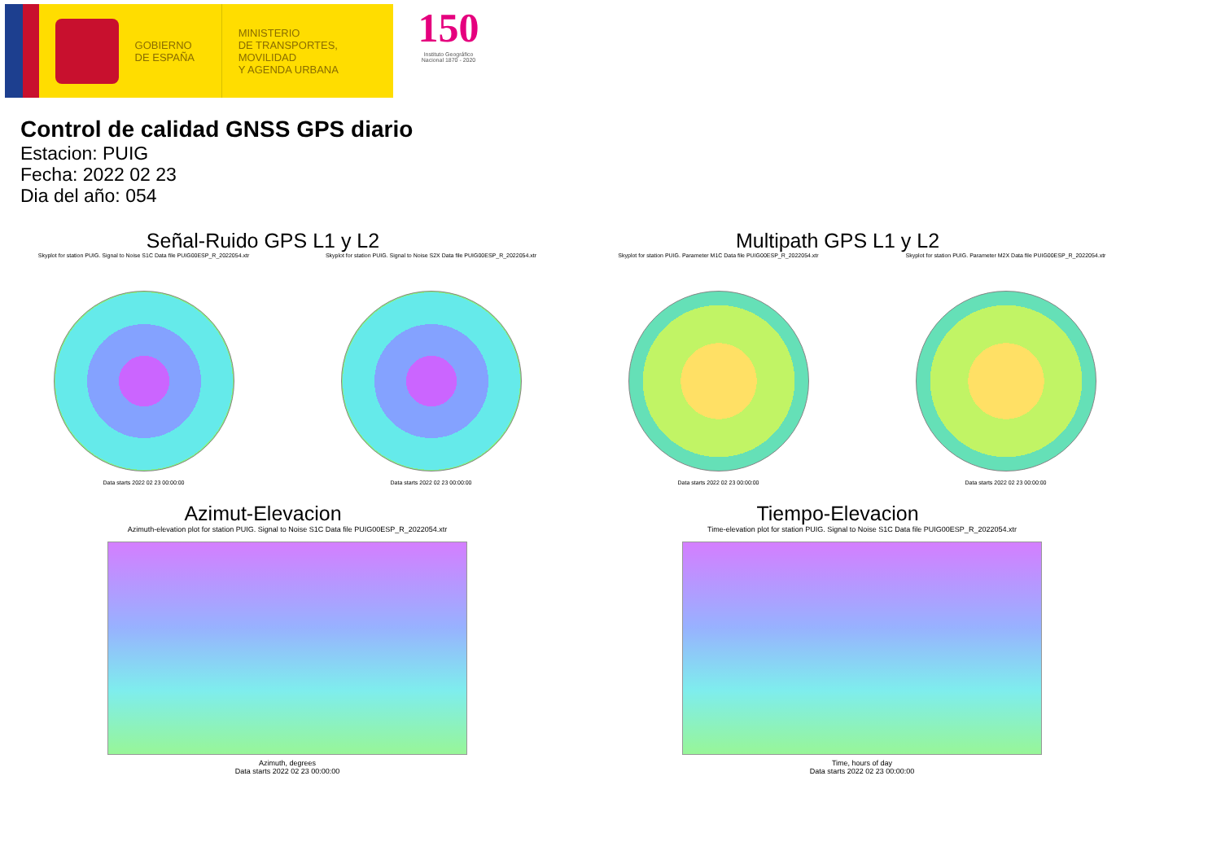GOBIERNO
DE ESPAÑA
MINISTERIO
DE TRANSPORTES, MOVILIDAD
Y AGENDA URBANA
150
Instituto Geográfico Nacional 1870 - 2020
Control de calidad GNSS GPS diario
Estacion: PUIG
Fecha: 2022 02 23
Dia del año: 054
Señal-Ruido GPS L1 y L2
Skyplot for station PUIG. Signal to Noise S1C Data file PUIG00ESP_R_2022054.xtr
Data starts 2022 02 23 00:00:00
Skyplot for station PUIG. Signal to Noise S2X Data file PUIG00ESP_R_2022054.xtr
Data starts 2022 02 23 00:00:00
Multipath GPS L1 y L2
Skyplot for station PUIG. Parameter M1C Data file PUIG00ESP_R_2022054.xtr
Data starts 2022 02 23 00:00:00
Skyplot for station PUIG. Parameter M2X Data file PUIG00ESP_R_2022054.xtr
Data starts 2022 02 23 00:00:00
Azimut-Elevacion
Azimuth-elevation plot for station PUIG. Signal to Noise S1C Data file PUIG00ESP_R_2022054.xtr
Azimuth, degrees
Data starts 2022 02 23 00:00:00
Tiempo-Elevacion
Time-elevation plot for station PUIG. Signal to Noise S1C Data file PUIG00ESP_R_2022054.xtr
Time, hours of day
Data starts 2022 02 23 00:00:00